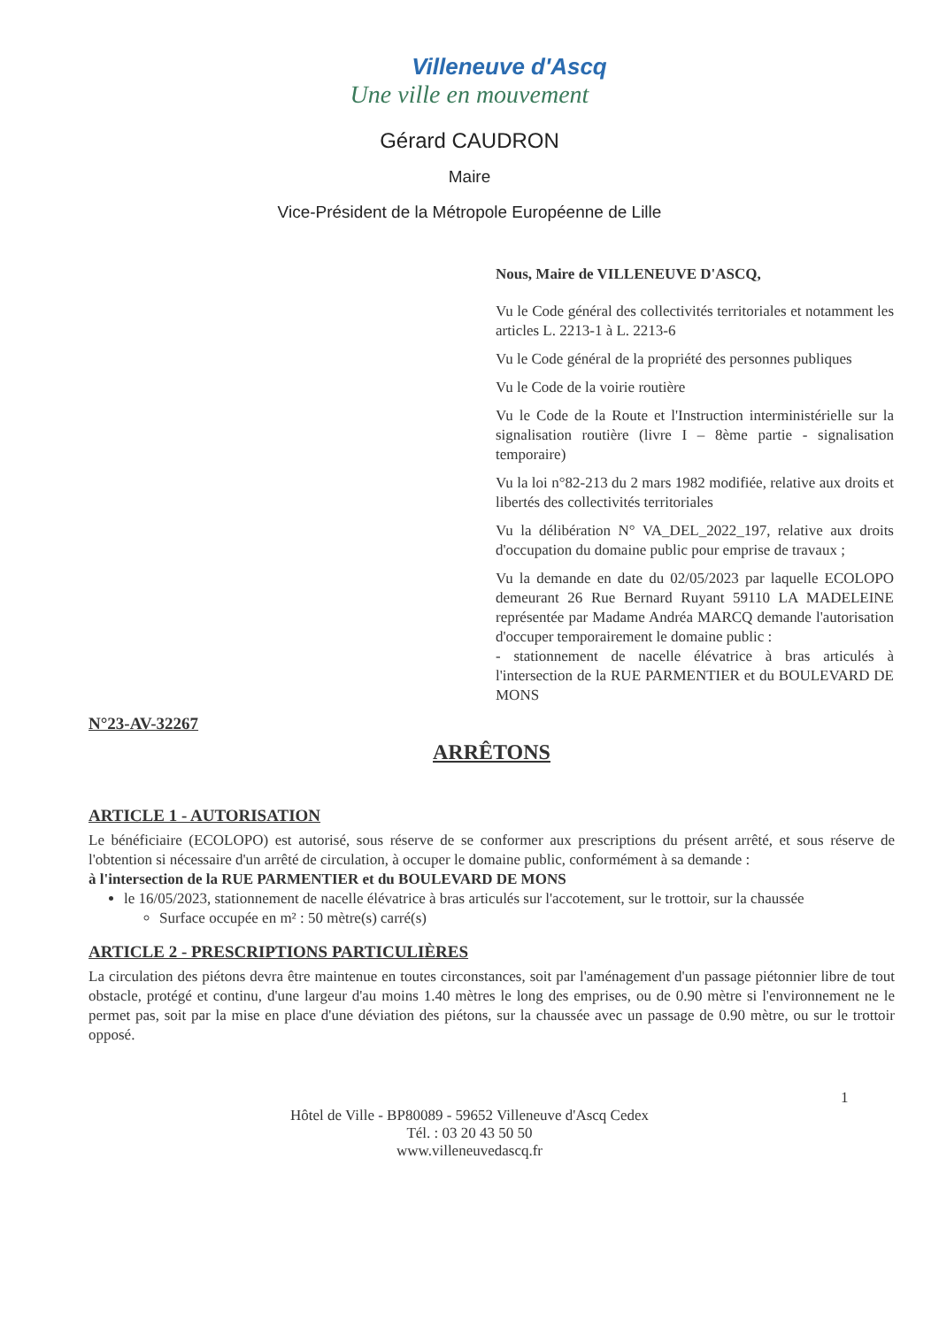Villeneuve d'Ascq
Une ville en mouvement
Gérard CAUDRON
Maire
Vice-Président de la Métropole Européenne de Lille
Nous, Maire de VILLENEUVE D'ASCQ,
Vu le Code général des collectivités territoriales et notamment les articles L. 2213-1 à L. 2213-6
Vu le Code général de la propriété des personnes publiques
Vu le Code de la voirie routière
Vu le Code de la Route et l'Instruction interministérielle sur la signalisation routière (livre I – 8ème partie - signalisation temporaire)
Vu la loi n°82-213 du 2 mars 1982 modifiée, relative aux droits et libertés des collectivités territoriales
Vu la délibération N° VA_DEL_2022_197, relative aux droits d'occupation du domaine public pour emprise de travaux ;
Vu la demande en date du 02/05/2023 par laquelle ECOLOPO demeurant 26 Rue Bernard Ruyant 59110 LA MADELEINE représentée par Madame Andréa MARCQ demande l'autorisation d'occuper temporairement le domaine public :
- stationnement de nacelle élévatrice à bras articulés à l'intersection de la RUE PARMENTIER et du BOULEVARD DE MONS
N°23-AV-32267
ARRÊTONS
ARTICLE 1 - AUTORISATION
Le bénéficiaire (ECOLOPO) est autorisé, sous réserve de se conformer aux prescriptions du présent arrêté, et sous réserve de l'obtention si nécessaire d'un arrêté de circulation, à occuper le domaine public, conformément à sa demande :
à l'intersection de la RUE PARMENTIER et du BOULEVARD DE MONS
le 16/05/2023, stationnement de nacelle élévatrice à bras articulés sur l'accotement, sur le trottoir, sur la chaussée
Surface occupée en m² : 50 mètre(s) carré(s)
ARTICLE 2 - PRESCRIPTIONS PARTICULIÈRES
La circulation des piétons devra être maintenue en toutes circonstances, soit par l'aménagement d'un passage piétonnier libre de tout obstacle, protégé et continu, d'une largeur d'au moins 1.40 mètres le long des emprises, ou de 0.90 mètre si l'environnement ne le permet pas, soit par la mise en place d'une déviation des piétons, sur la chaussée avec un passage de 0.90 mètre, ou sur le trottoir opposé.
1
Hôtel de Ville - BP80089 - 59652 Villeneuve d'Ascq Cedex
Tél. : 03 20 43 50 50
www.villeneuvedascq.fr